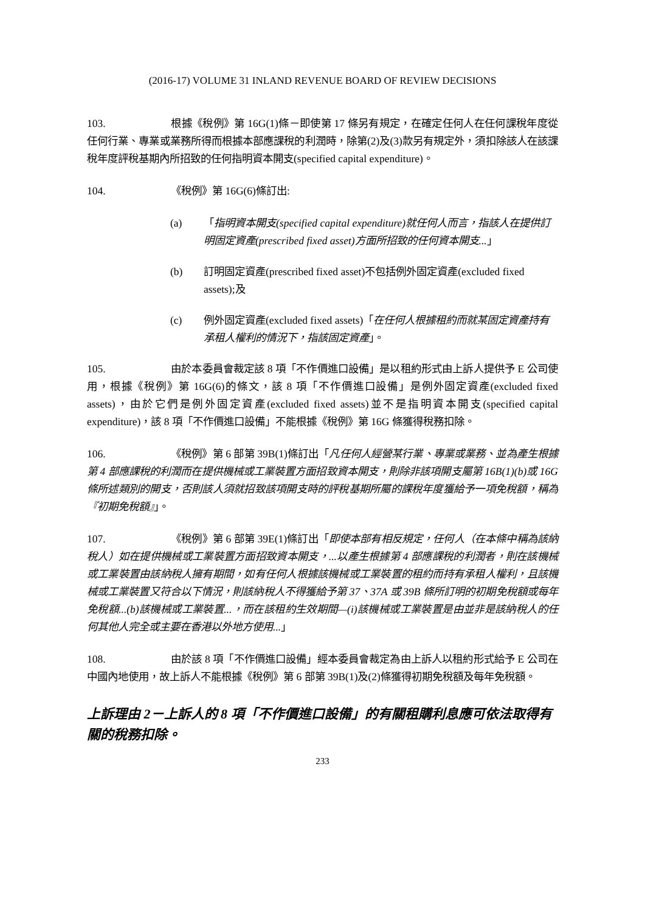(2016-17) VOLUME 31 INLAND REVENUE BOARD OF REVIEW DECISIONS
103. 根據《稅例》第 16G(1)條－即使第 17 條另有規定，在確定任何人在任何課稅年度從任何行業、專業或業務所得而根據本部應課稅的利潤時，除第(2)及(3)款另有規定外，須扣除該人在該課稅年度評稅基期內所招致的任何指明資本開支(specified capital expenditure)。
104. 《稅例》第 16G(6)條訂出:
(a) 「指明資本開支(specified capital expenditure)就任何人而言，指該人在提供訂明固定資產(prescribed fixed asset)方面所招致的任何資本開支...」
(b) 訂明固定資產(prescribed fixed asset)不包括例外固定資產(excluded fixed assets);及
(c) 例外固定資產(excluded fixed assets)「在任何人根據租約而就某固定資產持有承租人權利的情況下，指該固定資產」。
105. 由於本委員會裁定該 8 項「不作價進口設備」是以租約形式由上訴人提供予 E 公司使用，根據《稅例》第 16G(6)的條文，該 8 項「不作價進口設備」是例外固定資產(excluded fixed assets)，由於它們是例外固定資產(excluded fixed assets)並不是指明資本開支(specified capital expenditure)，該 8 項「不作價進口設備」不能根據《稅例》第 16G 條獲得稅務扣除。
106. 《稅例》第 6 部第 39B(1)條訂出「凡任何人經營某行業、專業或業務、並為產生根據第 4 部應課稅的利潤而在提供機械或工業裝置方面招致資本開支，則除非該項開支屬第 16B(1)(b)或 16G 條所述類別的開支，否則該人須就招致該項開支時的評稅基期所屬的課稅年度獲給予一項免稅額，稱為『初期免稅額』」。
107. 《稅例》第 6 部第 39E(1)條訂出「即使本部有相反規定，任何人（在本條中稱為該納稅人）如在提供機械或工業裝置方面招致資本開支，...以產生根據第 4 部應課稅的利潤者，則在該機械或工業裝置由該納稅人擁有期間，如有任何人根據該機械或工業裝置的租約而持有承租人權利，且該機械或工業裝置又符合以下情況，則該納稅人不得獲給予第 37、37A 或 39B 條所訂明的初期免稅額或每年免稅額...(b)該機械或工業裝置...，而在該租約生效期間—(i)該機械或工業裝置是由並非是該納稅人的任何其他人完全或主要在香港以外地方使用...」
108. 由於該 8 項「不作價進口設備」經本委員會裁定為由上訴人以租約形式給予 E 公司在中國內地使用，故上訴人不能根據《稅例》第 6 部第 39B(1)及(2)條獲得初期免稅額及每年免稅額。
上訴理由 2－上訴人的 8 項「不作價進口設備」的有關租購利息應可依法取得有關的稅務扣除。
233